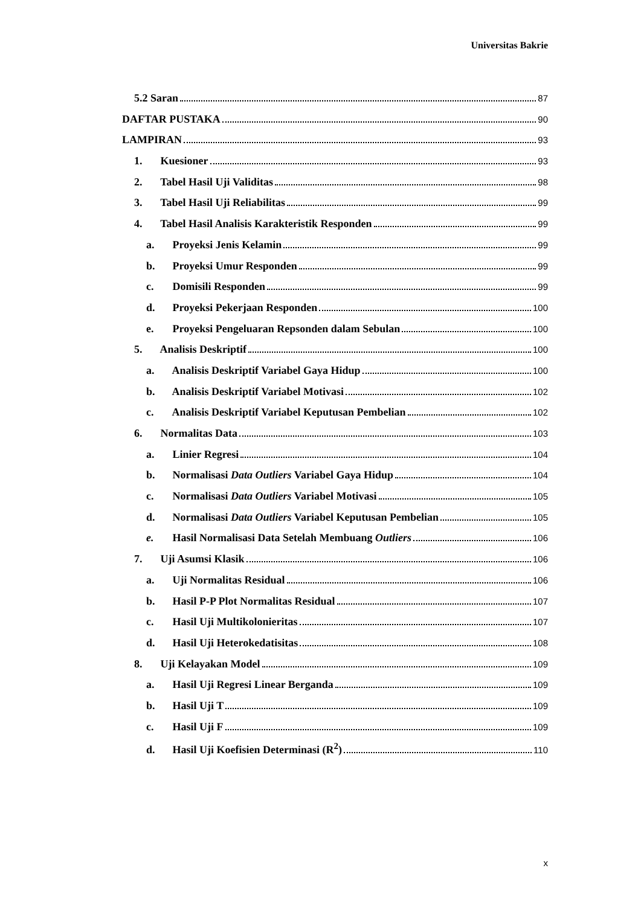Universitas Bakrie
5.2 Saran 87
DAFTAR PUSTAKA 90
LAMPIRAN 93
1. Kuesioner 93
2. Tabel Hasil Uji Validitas 98
3. Tabel Hasil Uji Reliabilitas 99
4. Tabel Hasil Analisis Karakteristik Responden 99
a. Proyeksi Jenis Kelamin 99
b. Proyeksi Umur Responden 99
c. Domisili Responden 99
d. Proyeksi Pekerjaan Responden 100
e. Proyeksi Pengeluaran Repsonden dalam Sebulan 100
5. Analisis Deskriptif 100
a. Analisis Deskriptif Variabel Gaya Hidup 100
b. Analisis Deskriptif Variabel Motivasi 102
c. Analisis Deskriptif Variabel Keputusan Pembelian 102
6. Normalitas Data 103
a. Linier Regresi 104
b. Normalisasi Data Outliers Variabel Gaya Hidup 104
c. Normalisasi Data Outliers Variabel Motivasi 105
d. Normalisasi Data Outliers Variabel Keputusan Pembelian 105
e. Hasil Normalisasi Data Setelah Membuang Outliers 106
7. Uji Asumsi Klasik 106
a. Uji Normalitas Residual 106
b. Hasil P-P Plot Normalitas Residual 107
c. Hasil Uji Multikolonieritas 107
d. Hasil Uji Heterokedatisitas 108
8. Uji Kelayakan Model 109
a. Hasil Uji Regresi Linear Berganda 109
b. Hasil Uji T 109
c. Hasil Uji F 109
d. Hasil Uji Koefisien Determinasi (R<sup>2</sup>) 110
x